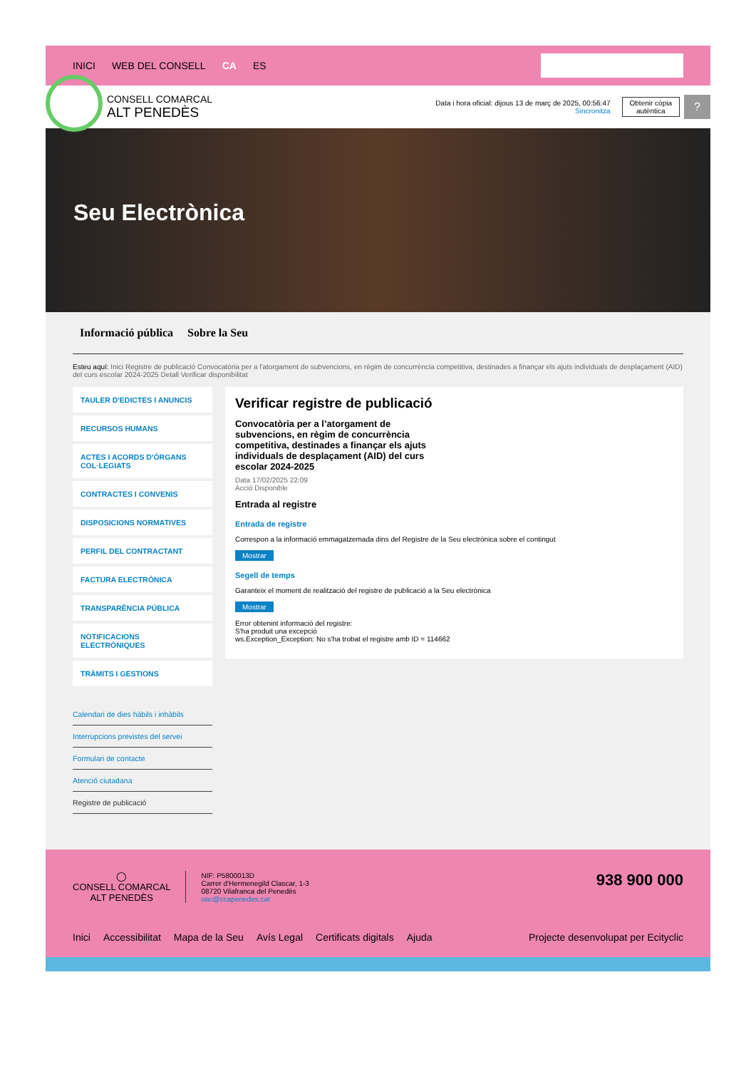INICI WEB DEL CONSELL CA ES
CONSELL COMARCAL
ALT PENEDÈS
Data i hora oficial: dijous 13 de març de 2025, 00:56:47
Sincronitza
Obtenir còpia
autèntica
?
Seu Electrònica
Informació pública Sobre la Seu
Esteu aquí: Inici Registre de publicació Convocatòria per a l'atorgament de subvencions, en règim de concurrència competitiva, destinades a finançar els ajuts individuals de desplaçament (AID) del curs escolar 2024-2025 Detall Verificar disponibilitat
TAULER D'EDICTES I ANUNCIS
RECURSOS HUMANS
ACTES I ACORDS D'ÒRGANS COL·LEGIATS
CONTRACTES I CONVENIS
DISPOSICIONS NORMATIVES
PERFIL DEL CONTRACTANT
FACTURA ELECTRÒNICA
TRANSPARÈNCIA PÚBLICA
NOTIFICACIONS ELECTRÒNIQUES
TRÀMITS I GESTIONS
Calendari de dies hàbils i inhàbils
Interrupcions previstes del servei
Formulari de contacte
Atenció ciutadana
Registre de publicació
Verificar registre de publicació
Convocatòria per a l’atorgament de subvencions, en règim de concurrència competitiva, destinades a finançar els ajuts individuals de desplaçament (AID) del curs escolar 2024-2025
Data 17/02/2025 22:09
Acció Disponible
Entrada al registre
Entrada de registre
Correspon a la informació emmagatzemada dins del Registre de la Seu electrònica sobre el contingut
Mostrar
Segell de temps
Garanteix el moment de realització del registre de publicació a la Seu electrònica
Mostrar
Error obtenint informació del registre:
S'ha produit una excepció
ws.Exception_Exception: No s'ha trobat el registre amb ID = 114662
◯
CONSELL COMARCAL
ALT PENEDÈS
NIF: P5800013D
Carrer d'Hermenegild Clascar, 1-3
08720 Vilafranca del Penedès
oac@ccapenedes.cat
938 900 000
Inici Accessibilitat Mapa de la Seu Avís Legal Certificats digitals Ajuda Projecte desenvolupat per Ecityclic